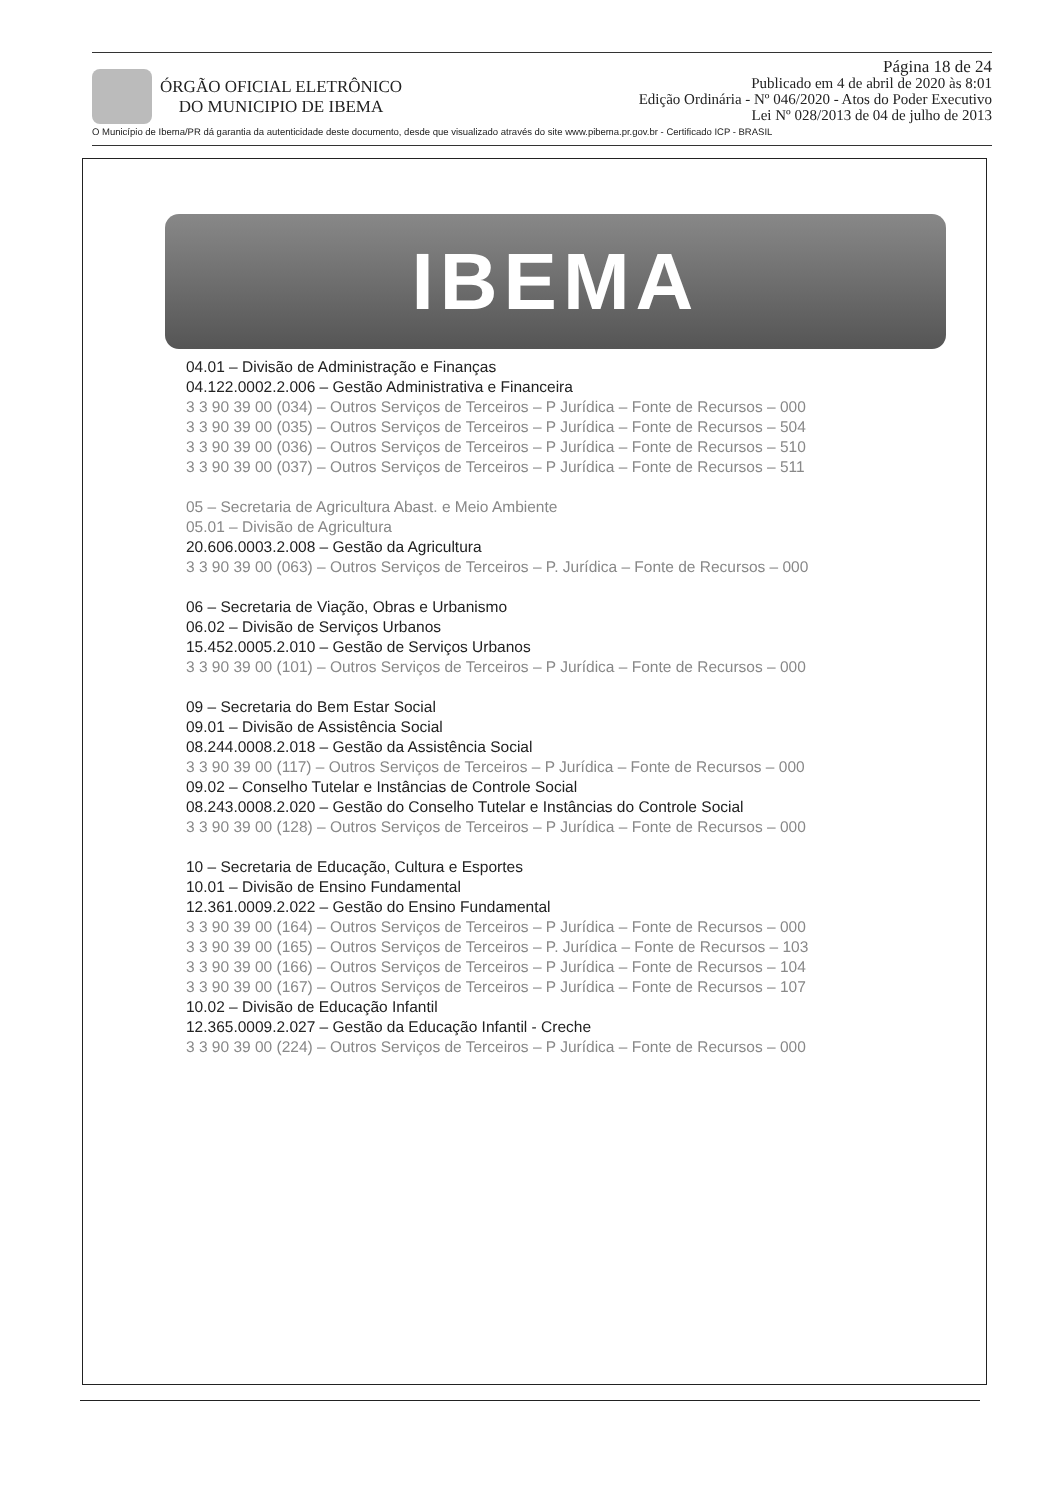ÓRGÃO OFICIAL ELETRÔNICO
DO MUNICIPIO DE IBEMA
Página 18 de 24
Publicado em 4 de abril de 2020 às 8:01
Edição Ordinária - Nº 046/2020 - Atos do Poder Executivo
Lei Nº 028/2013 de 04 de julho de 2013
O Município de Ibema/PR dá garantia da autenticidade deste documento, desde que visualizado através do site www.pibema.pr.gov.br - Certificado ICP - BRASIL
IBEMA
04.01 – Divisão de Administração e Finanças
04.122.0002.2.006 – Gestão Administrativa e Financeira
3 3 90 39 00 (034) – Outros Serviços de Terceiros – P Jurídica – Fonte de Recursos – 000
3 3 90 39 00 (035) – Outros Serviços de Terceiros – P Jurídica – Fonte de Recursos – 504
3 3 90 39 00 (036) – Outros Serviços de Terceiros – P Jurídica – Fonte de Recursos – 510
3 3 90 39 00 (037) – Outros Serviços de Terceiros – P Jurídica – Fonte de Recursos – 511
05 – Secretaria de Agricultura Abast. e Meio Ambiente
05.01 – Divisão de Agricultura
20.606.0003.2.008 – Gestão da Agricultura
3 3 90 39 00 (063) – Outros Serviços de Terceiros – P. Jurídica – Fonte de Recursos – 000
06 – Secretaria de Viação, Obras e Urbanismo
06.02 – Divisão de Serviços Urbanos
15.452.0005.2.010 – Gestão de Serviços Urbanos
3 3 90 39 00 (101) – Outros Serviços de Terceiros – P Jurídica – Fonte de Recursos – 000
09 – Secretaria do Bem Estar Social
09.01 – Divisão de Assistência Social
08.244.0008.2.018 – Gestão da Assistência Social
3 3 90 39 00 (117) – Outros Serviços de Terceiros – P Jurídica – Fonte de Recursos – 000
09.02 – Conselho Tutelar e Instâncias de Controle Social
08.243.0008.2.020 – Gestão do Conselho Tutelar e Instâncias do Controle Social
3 3 90 39 00 (128) – Outros Serviços de Terceiros – P Jurídica – Fonte de Recursos – 000
10 – Secretaria de Educação, Cultura e Esportes
10.01 – Divisão de Ensino Fundamental
12.361.0009.2.022 – Gestão do Ensino Fundamental
3 3 90 39 00 (164) – Outros Serviços de Terceiros – P Jurídica – Fonte de Recursos – 000
3 3 90 39 00 (165) – Outros Serviços de Terceiros – P. Jurídica – Fonte de Recursos – 103
3 3 90 39 00 (166) – Outros Serviços de Terceiros – P Jurídica – Fonte de Recursos – 104
3 3 90 39 00 (167) – Outros Serviços de Terceiros – P Jurídica – Fonte de Recursos – 107
10.02 – Divisão de Educação Infantil
12.365.0009.2.027 – Gestão da Educação Infantil - Creche
3 3 90 39 00 (224) – Outros Serviços de Terceiros – P Jurídica – Fonte de Recursos – 000